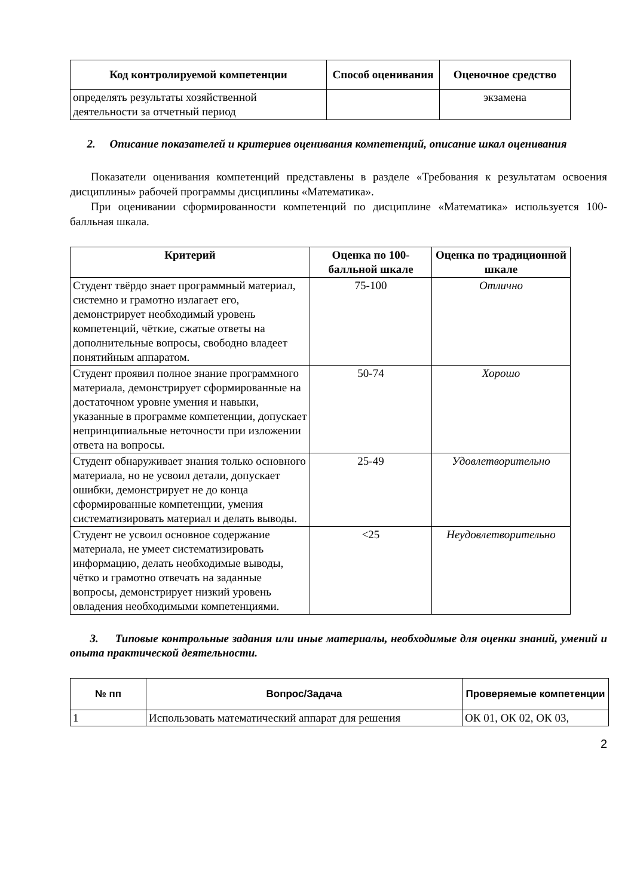| Код контролируемой компетенции | Способ оценивания | Оценочное средство |
| --- | --- | --- |
| определять результаты хозяйственной деятельности за отчетный период | | экзамена |
2. Описание показателей и критериев оценивания компетенций, описание шкал оценивания
Показатели оценивания компетенций представлены в разделе «Требования к результатам освоения дисциплины» рабочей программы дисциплины «Математика».
При оценивании сформированности компетенций по дисциплине «Математика» используется 100-балльная шкала.
| Критерий | Оценка по 100-балльной шкале | Оценка по традиционной шкале |
| --- | --- | --- |
| Студент твёрдо знает программный материал, системно и грамотно излагает его, демонстрирует необходимый уровень компетенций, чёткие, сжатые ответы на дополнительные вопросы, свободно владеет понятийным аппаратом. | 75-100 | Отлично |
| Студент проявил полное знание программного материала, демонстрирует сформированные на достаточном уровне умения и навыки, указанные в программе компетенции, допускает непринципиальные неточности при изложении ответа на вопросы. | 50-74 | Хорошо |
| Студент обнаруживает знания только основного материала, но не усвоил детали, допускает ошибки, демонстрирует не до конца сформированные компетенции, умения систематизировать материал и делать выводы. | 25-49 | Удовлетворительно |
| Студент не усвоил основное содержание материала, не умеет систематизировать информацию, делать необходимые выводы, чётко и грамотно отвечать на заданные вопросы, демонстрирует низкий уровень овладения необходимыми компетенциями. | <25 | Неудовлетворительно |
3. Типовые контрольные задания или иные материалы, необходимые для оценки знаний, умений и опыта практической деятельности.
| № пп | Вопрос/Задача | Проверяемые компетенции |
| --- | --- | --- |
| 1 | Использовать математический аппарат для решения | ОК 01, ОК 02, ОК 03, |
2